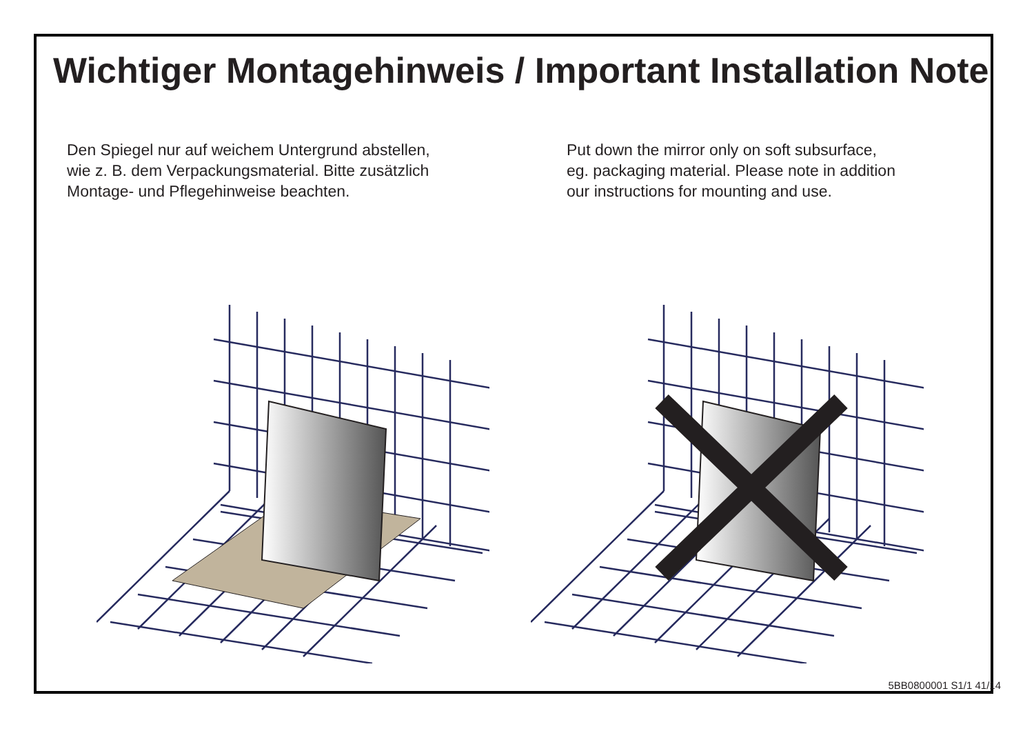Wichtiger Montagehinweis / Important Installation Note
Den Spiegel nur auf weichem Untergrund abstellen,
wie z. B. dem Verpackungsmaterial. Bitte zusätzlich
Montage- und Pflegehinweise beachten.
Put down the mirror only on soft subsurface,
eg. packaging material. Please note in addition
our instructions for mounting and use.
5BB0800001 S1/1 41/14